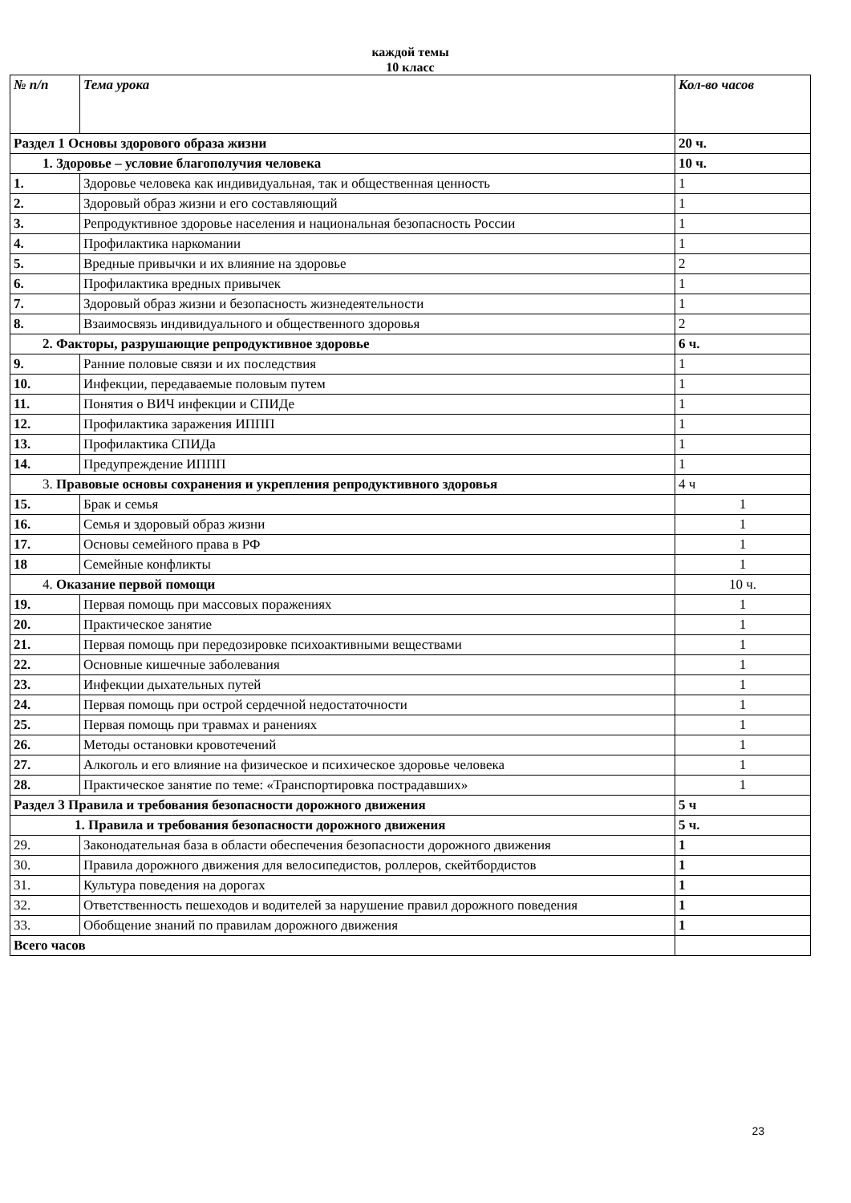каждой темы
10 класс
| № п/п | Тема урока | Кол-во часов |
| --- | --- | --- |
| Раздел 1 Основы здорового образа жизни | | 20 ч. |
| 1. Здоровье – условие благополучия человека | | 10 ч. |
| 1. | Здоровье человека как индивидуальная, так и общественная ценность | 1 |
| 2. | Здоровый образ жизни и его составляющий | 1 |
| 3. | Репродуктивное здоровье населения и национальная безопасность России | 1 |
| 4. | Профилактика наркомании | 1 |
| 5. | Вредные привычки и их влияние на здоровье | 2 |
| 6. | Профилактика вредных привычек | 1 |
| 7. | Здоровый образ жизни и безопасность жизнедеятельности | 1 |
| 8. | Взаимосвязь индивидуального и общественного здоровья | 2 |
| 2. Факторы, разрушающие репродуктивное здоровье | | 6 ч. |
| 9. | Ранние половые связи и их последствия | 1 |
| 10. | Инфекции, передаваемые половым путем | 1 |
| 11. | Понятия о ВИЧ инфекции и СПИДе | 1 |
| 12. | Профилактика заражения ИППП | 1 |
| 13. | Профилактика СПИДа | 1 |
| 14. | Предупреждение ИППП | 1 |
| 3. Правовые основы сохранения и укрепления репродуктивного здоровья | | 4 ч |
| 15. | Брак и семья | 1 |
| 16. | Семья и здоровый образ жизни | 1 |
| 17. | Основы семейного права в РФ | 1 |
| 18 | Семейные конфликты | 1 |
| 4. Оказание первой помощи | | 10 ч. |
| 19. | Первая помощь при массовых поражениях | 1 |
| 20. | Практическое занятие | 1 |
| 21. | Первая помощь при передозировке психоактивными веществами | 1 |
| 22. | Основные кишечные заболевания | 1 |
| 23. | Инфекции дыхательных путей | 1 |
| 24. | Первая помощь при острой сердечной недостаточности | 1 |
| 25. | Первая помощь при травмах и ранениях | 1 |
| 26. | Методы остановки кровотечений | 1 |
| 27. | Алкоголь и его влияние на физическое и психическое здоровье человека | 1 |
| 28. | Практическое занятие по теме: «Транспортировка пострадавших» | 1 |
| Раздел 3 Правила и требования безопасности дорожного движения | | 5 ч |
| 1. Правила и требования безопасности дорожного движения | | 5 ч. |
| 29. | Законодательная база в области обеспечения безопасности дорожного движения | 1 |
| 30. | Правила дорожного движения для велосипедистов, роллеров, скейтбордистов | 1 |
| 31. | Культура поведения на дорогах | 1 |
| 32. | Ответственность пешеходов и водителей за нарушение правил дорожного поведения | 1 |
| 33. | Обобщение знаний по правилам дорожного движения | 1 |
| Всего часов | | |
23